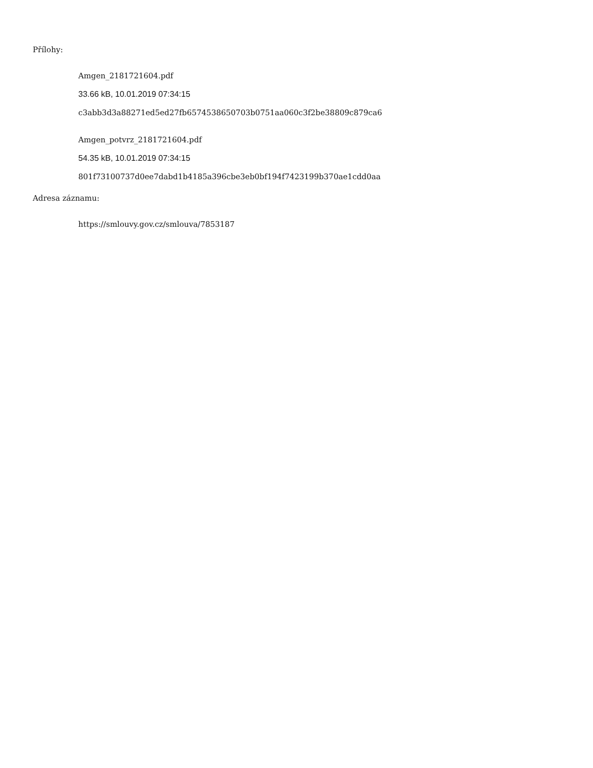Přílohy:
Amgen_2181721604.pdf
33.66 kB, 10.01.2019 07:34:15
c3abb3d3a88271ed5ed27fb6574538650703b0751aa060c3f2be38809c879ca6
Amgen_potvrz_2181721604.pdf
54.35 kB, 10.01.2019 07:34:15
801f73100737d0ee7dabd1b4185a396cbe3eb0bf194f7423199b370ae1cdd0aa
Adresa záznamu:
https://smlouvy.gov.cz/smlouva/7853187